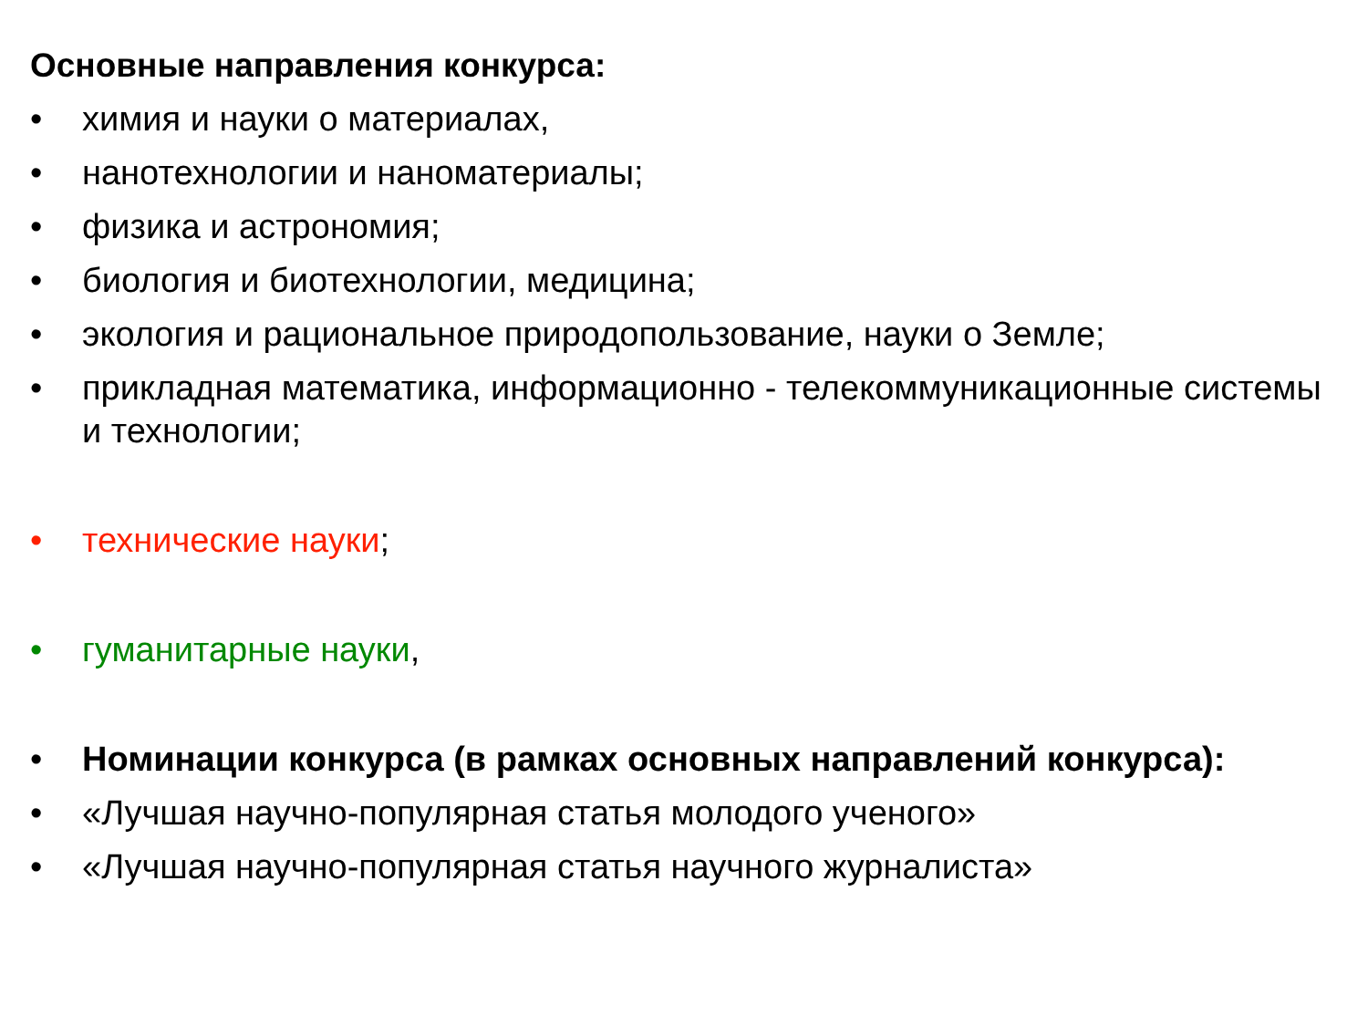Основные направления конкурса:
• химия и науки о материалах,
• нанотехнологии и наноматериалы;
• физика и астрономия;
• биология и биотехнологии, медицина;
• экология и рациональное природопользование, науки о Земле;
• прикладная математика, информационно - телекоммуникационные системы и технологии;
• технические науки;
• гуманитарные науки,
• Номинации конкурса (в рамках основных направлений конкурса):
• «Лучшая научно-популярная статья молодого ученого»
• «Лучшая научно-популярная статья научного журналиста»